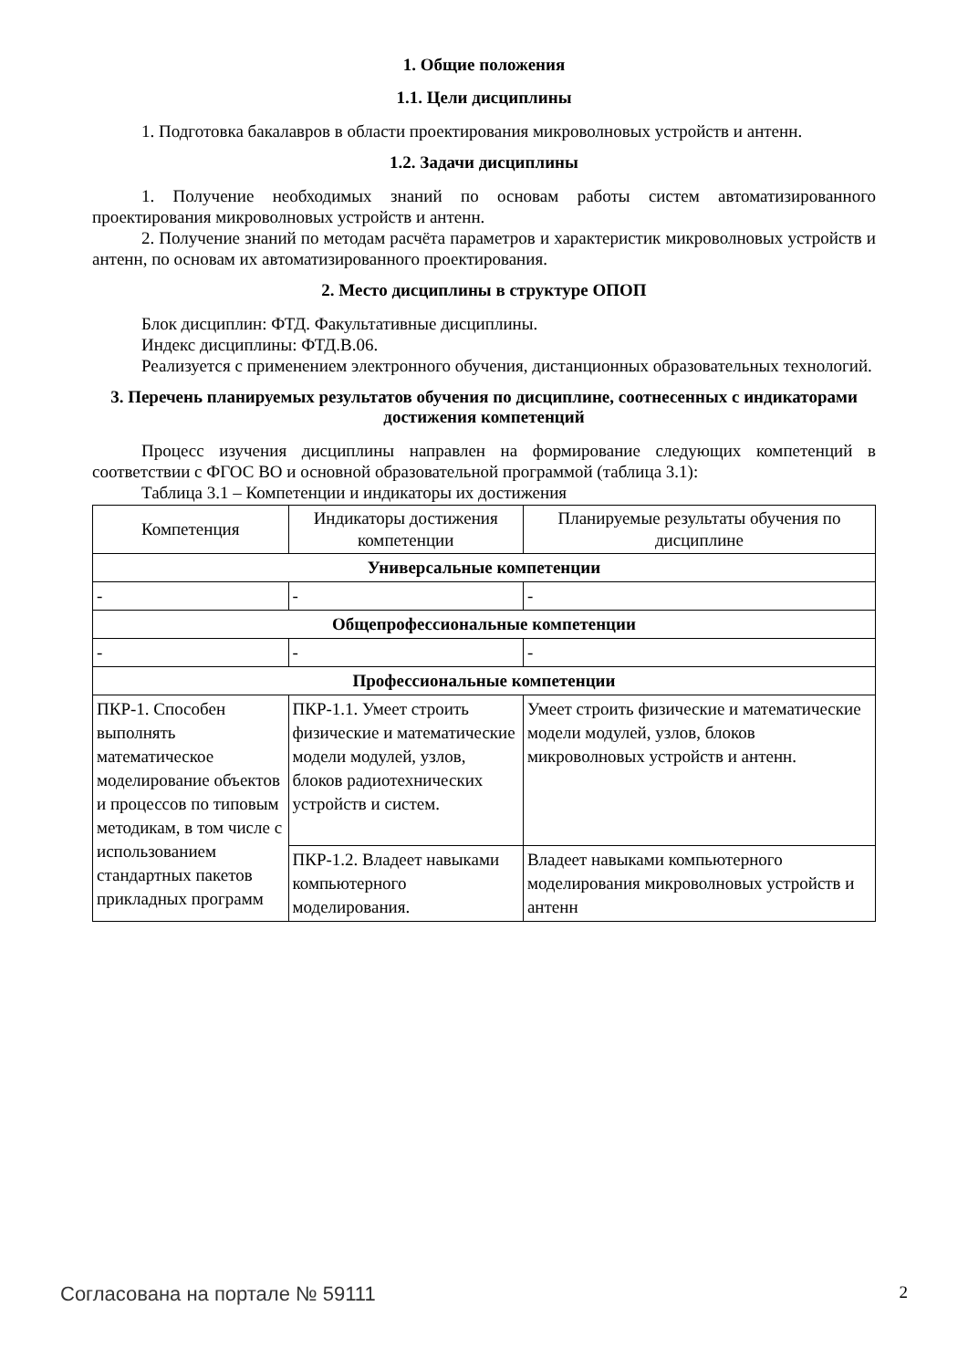1. Общие положения
1.1. Цели дисциплины
1. Подготовка бакалавров в области проектирования микроволновых устройств и антенн.
1.2. Задачи дисциплины
1. Получение необходимых знаний по основам работы систем автоматизированного проектирования микроволновых устройств и антенн.
2. Получение знаний по методам расчёта параметров и характеристик микроволновых устройств и антенн, по основам их автоматизированного проектирования.
2. Место дисциплины в структуре ОПОП
Блок дисциплин: ФТД. Факультативные дисциплины.
Индекс дисциплины: ФТД.В.06.
Реализуется с применением электронного обучения, дистанционных образовательных технологий.
3. Перечень планируемых результатов обучения по дисциплине, соотнесенных с индикаторами достижения компетенций
Процесс изучения дисциплины направлен на формирование следующих компетенций в соответствии с ФГОС ВО и основной образовательной программой (таблица 3.1):
Таблица 3.1 – Компетенции и индикаторы их достижения
| Компетенция | Индикаторы достижения компетенции | Планируемые результаты обучения по дисциплине |
| --- | --- | --- |
| Универсальные компетенции | | |
| - | - | - |
| Общепрофессиональные компетенции | | |
| - | - | - |
| Профессиональные компетенции | | |
| ПКР-1. Способен выполнять математическое моделирование объектов и процессов по типовым методикам, в том числе с использованием стандартных пакетов прикладных программ | ПКР-1.1. Умеет строить физические и математические модели модулей, узлов, блоков радиотехнических устройств и систем. | Умеет строить физические и математические модели модулей, узлов, блоков микроволновых устройств и антенн. |
| | ПКР-1.2. Владеет навыками компьютерного моделирования. | Владеет навыками компьютерного моделирования микроволновых устройств и антенн |
Согласована на портале № 59111 2